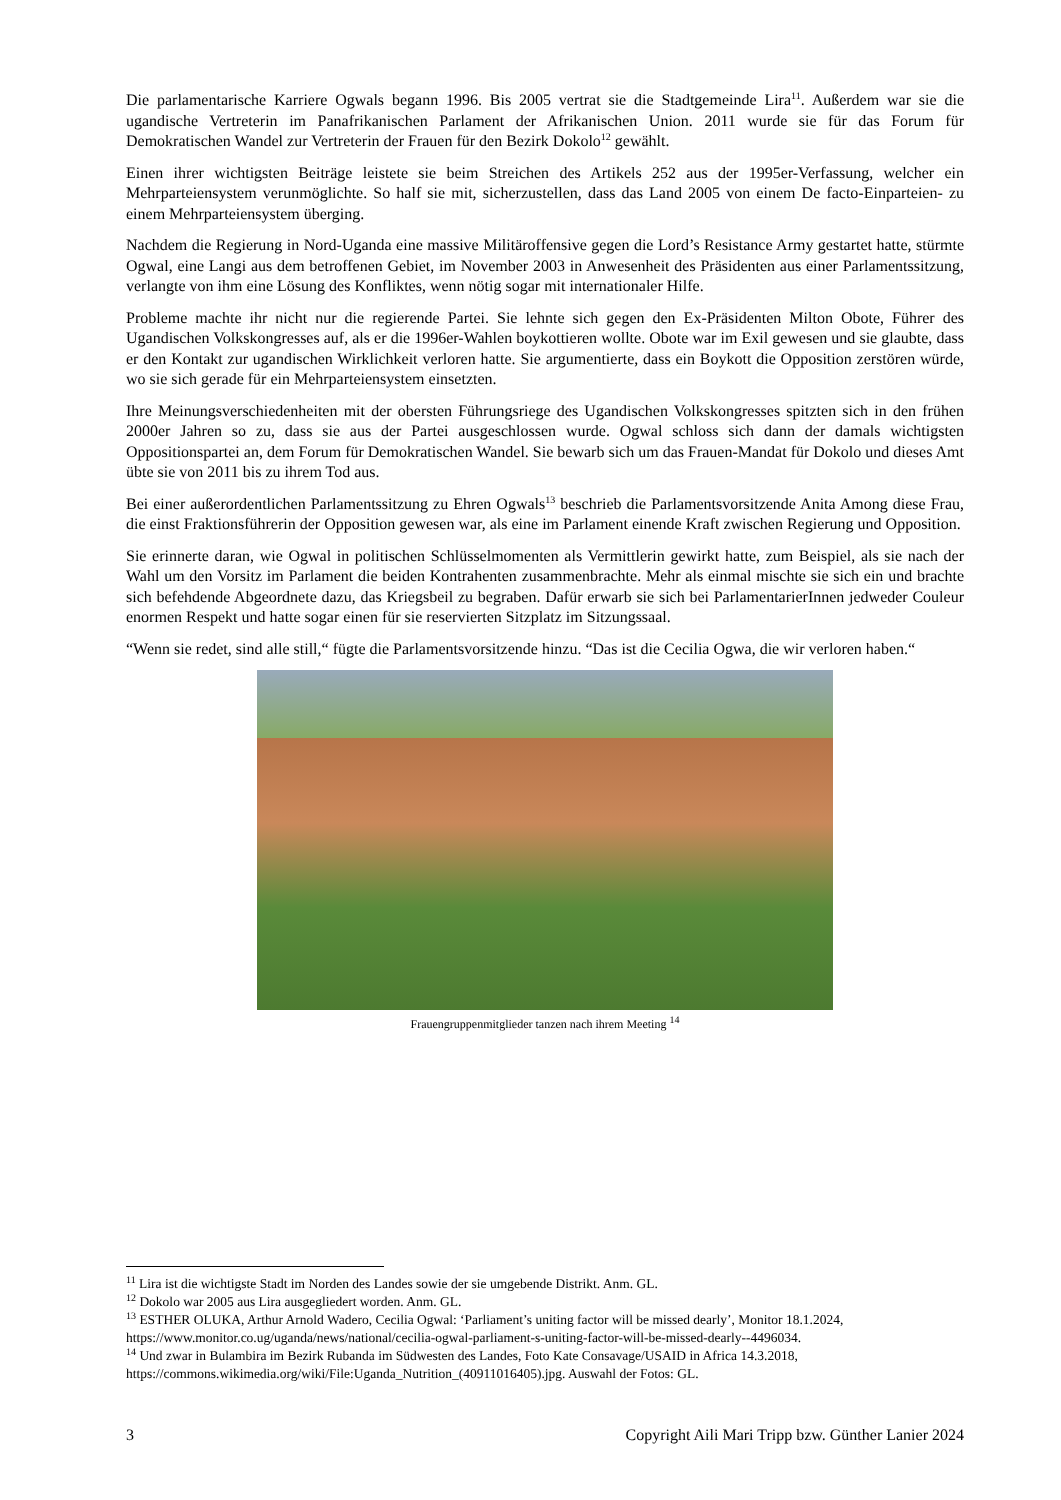Die parlamentarische Karriere Ogwals begann 1996. Bis 2005 vertrat sie die Stadtgemeinde Lira<sup>11</sup>. Außerdem war sie die ugandische Vertreterin im Panafrikanischen Parlament der Afrikanischen Union. 2011 wurde sie für das Forum für Demokratischen Wandel zur Vertreterin der Frauen für den Bezirk Dokolo<sup>12</sup> gewählt.
Einen ihrer wichtigsten Beiträge leistete sie beim Streichen des Artikels 252 aus der 1995er-Verfassung, welcher ein Mehrparteiensystem verunmöglichte. So half sie mit, sicherzustellen, dass das Land 2005 von einem De facto-Einparteien- zu einem Mehrparteiensystem überging.
Nachdem die Regierung in Nord-Uganda eine massive Militäroffensive gegen die Lord’s Resistance Army gestartet hatte, stürmte Ogwal, eine Langi aus dem betroffenen Gebiet, im November 2003 in Anwesenheit des Präsidenten aus einer Parlamentssitzung, verlangte von ihm eine Lösung des Konfliktes, wenn nötig sogar mit internationaler Hilfe.
Probleme machte ihr nicht nur die regierende Partei. Sie lehnte sich gegen den Ex-Präsidenten Milton Obote, Führer des Ugandischen Volkskongresses auf, als er die 1996er-Wahlen boykottieren wollte. Obote war im Exil gewesen und sie glaubte, dass er den Kontakt zur ugandischen Wirklichkeit verloren hatte. Sie argumentierte, dass ein Boykott die Opposition zerstören würde, wo sie sich gerade für ein Mehrparteiensystem einsetzten.
Ihre Meinungsverschiedenheiten mit der obersten Führungsriege des Ugandischen Volkskongresses spitzten sich in den frühen 2000er Jahren so zu, dass sie aus der Partei ausgeschlossen wurde. Ogwal schloss sich dann der damals wichtigsten Oppositionspartei an, dem Forum für Demokratischen Wandel. Sie bewarb sich um das Frauen-Mandat für Dokolo und dieses Amt übte sie von 2011 bis zu ihrem Tod aus.
Bei einer außerordentlichen Parlamentssitzung zu Ehren Ogwals<sup>13</sup> beschrieb die Parlamentsvorsitzende Anita Among diese Frau, die einst Fraktionsführerin der Opposition gewesen war, als eine im Parlament einende Kraft zwischen Regierung und Opposition.
Sie erinnerte daran, wie Ogwal in politischen Schlüsselmomenten als Vermittlerin gewirkt hatte, zum Beispiel, als sie nach der Wahl um den Vorsitz im Parlament die beiden Kontrahenten zusammenbrachte. Mehr als einmal mischte sie sich ein und brachte sich befehdende Abgeordnete dazu, das Kriegsbeil zu begraben. Dafür erwarb sie sich bei ParlamentarierInnen jedweder Couleur enormen Respekt und hatte sogar einen für sie reservierten Sitzplatz im Sitzungssaal.
“Wenn sie redet, sind alle still,“ fügte die Parlamentsvorsitzende hinzu. “Das ist die Cecilia Ogwa, die wir verloren haben.“
Frauengruppenmitglieder tanzen nach ihrem Meeting <sup>14</sup>
<sup>11</sup> Lira ist die wichtigste Stadt im Norden des Landes sowie der sie umgebende Distrikt. Anm. GL.
<sup>12</sup> Dokolo war 2005 aus Lira ausgegliedert worden. Anm. GL.
<sup>13</sup> ESTHER OLUKA, Arthur Arnold Wadero, Cecilia Ogwal: ‘Parliament’s uniting factor will be missed dearly’, Monitor 18.1.2024, https://www.monitor.co.ug/uganda/news/national/cecilia-ogwal-parliament-s-uniting-factor-will-be-missed-dearly--4496034.
<sup>14</sup> Und zwar in Bulambira im Bezirk Rubanda im Südwesten des Landes, Foto Kate Consavage/USAID in Africa 14.3.2018, https://commons.wikimedia.org/wiki/File:Uganda_Nutrition_(40911016405).jpg. Auswahl der Fotos: GL.
3 Copyright Aili Mari Tripp bzw. Günther Lanier 2024